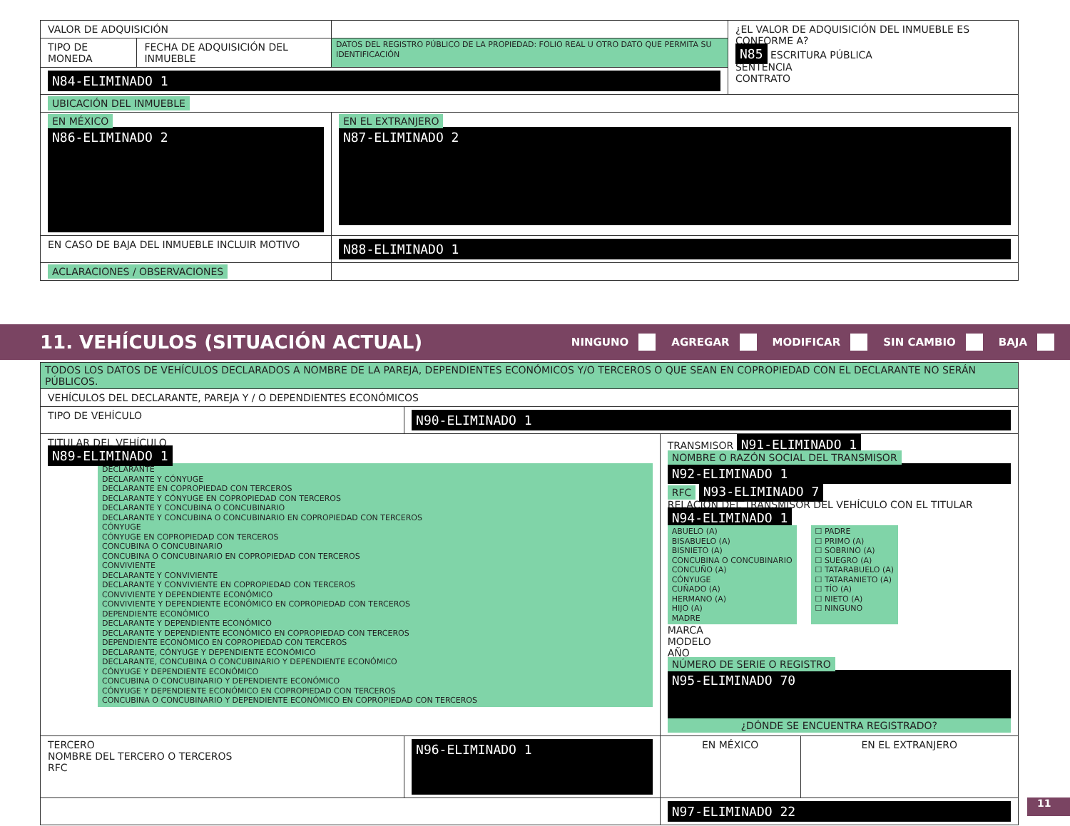| VALOR DE ADQUISICIÓN | | | ¿EL VALOR DE ADQUISICIÓN DEL INMUEBLE ES CONFORME A? N85 ESCRITURA PÚBLICA SENTENCIA CONTRATO |
| TIPO DE MONEDA | FECHA DE ADQUISICIÓN DEL INMUEBLE | DATOS DEL REGISTRO PÚBLICO DE LA PROPIEDAD: FOLIO REAL U OTRO DATO QUE PERMITA SU IDENTIFICACIÓN | |
| N84-ELIMINADO 1 | | | |
| UBICACIÓN DEL INMUEBLE | | | |
| EN MÉXICO N86-ELIMINADO 2 | | EN EL EXTRANJERO N87-ELIMINADO 2 | |
| EN CASO DE BAJA DEL INMUEBLE INCLUIR MOTIVO | | N88-ELIMINADO 1 | |
| ACLARACIONES / OBSERVACIONES | | | |
11. VEHÍCULOS (SITUACIÓN ACTUAL)
NINGUNO AGREGAR MODIFICAR SIN CAMBIO BAJA
| TODOS LOS DATOS DE VEHÍCULOS DECLARADOS A NOMBRE DE LA PAREJA, DEPENDIENTES ECONÓMICOS Y/O TERCEROS O QUE SEAN EN COPROPIEDAD CON EL DECLARANTE NO SERÁN PÚBLICOS. | | | |
| VEHÍCULOS DEL DECLARANTE, PAREJA Y / O DEPENDIENTES ECONÓMICOS | | | |
| TIPO DE VEHÍCULO | N90-ELIMINADO 1 | | |
| TITULAR DEL VEHÍCULO N89-ELIMINADO 1 DECLARANTE DECLARANTE Y CÓNYUGE DECLARANTE EN COPROPIEDAD CON TERCEROS DECLARANTE Y CÓNYUGE EN COPROPIEDAD CON TERCEROS DECLARANTE Y CONCUBINA O CONCUBINARIO DECLARANTE Y CONCUBINA O CONCUBINARIO EN COPROPIEDAD CON TERCEROS CÓNYUGE CÓNYUGE EN COPROPIEDAD CON TERCEROS CONCUBINA O CONCUBINARIO CONCUBINA O CONCUBINARIO EN COPROPIEDAD CON TERCEROS CONVIVIENTE DECLARANTE Y CONVIVIENTE DECLARANTE Y CONVIVIENTE EN COPROPIEDAD CON TERCEROS CONVIVIENTE Y DEPENDIENTE ECONÓMICO CONVIVIENTE Y DEPENDIENTE ECONÓMICO EN COPROPIEDAD CON TERCEROS DEPENDIENTE ECONÓMICO DECLARANTE Y DEPENDIENTE ECONÓMICO DECLARANTE Y DEPENDIENTE ECONÓMICO EN COPROPIEDAD CON TERCEROS DEPENDIENTE ECONÓMICO EN COPROPIEDAD CON TERCEROS DECLARANTE, CÓNYUGE Y DEPENDIENTE ECONÓMICO DECLARANTE, CONCUBINA O CONCUBINARIO Y DEPENDIENTE ECONÓMICO CÓNYUGE Y DEPENDIENTE ECONÓMICO CONCUBINA O CONCUBINARIO Y DEPENDIENTE ECONÓMICO CÓNYUGE Y DEPENDIENTE ECONÓMICO EN COPROPIEDAD CON TERCEROS CONCUBINA O CONCUBINARIO Y DEPENDIENTE ECONÓMICO EN COPROPIEDAD CON TERCEROS | | TRANSMISOR N91-ELIMINADO 1 NOMBRE O RAZÓN SOCIAL DEL TRANSMISOR N92-ELIMINADO 1 RFC N93-ELIMINADO 7 RELACIÓN DEL TRANSMISOR DEL VEHÍCULO CON EL TITULAR N94-ELIMINADO 1 ABUELO (A) BISABUELO (A) BISNIETO (A) CONCUBINA O CONCUBINARIO CONCUÑO (A) CÓNYUGE CUÑADO (A) HERMANO (A) HIJO (A) MADRE ☐ PADRE ☐ PRIMO (A) ☐ SOBRINO (A) ☐ SUEGRO (A) ☐ TATARABUELO (A) ☐ TATARANIETO (A) ☐ TÍO (A) ☐ NIETO (A) ☐ NINGUNO MARCA MODELO AÑO NÚMERO DE SERIE O REGISTRO N95-ELIMINADO 70 ¿DÓNDE SE ENCUENTRA REGISTRADO? | |
| TERCERO NOMBRE DEL TERCERO O TERCEROS RFC | N96-ELIMINADO 1 | EN MÉXICO | EN EL EXTRANJERO |
| | | N97-ELIMINADO 22 | |
11